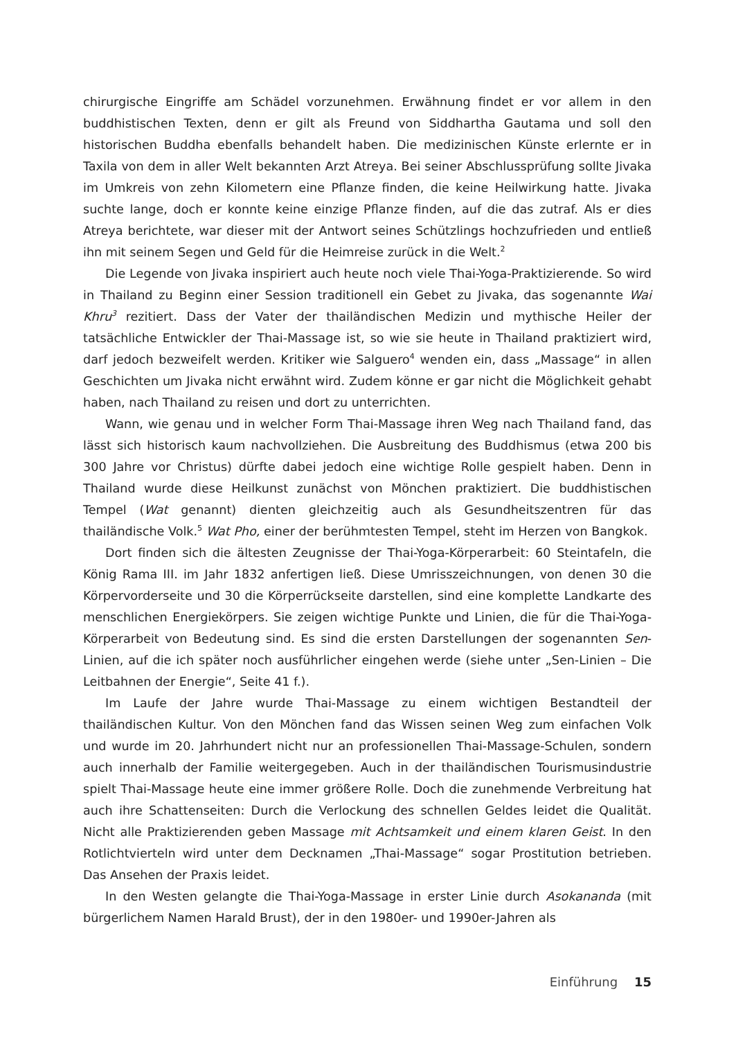chirurgische Eingriffe am Schädel vorzunehmen. Erwähnung findet er vor allem in den buddhistischen Texten, denn er gilt als Freund von Siddhartha Gautama und soll den historischen Buddha ebenfalls behandelt haben. Die medizinischen Künste erlernte er in Taxila von dem in aller Welt bekannten Arzt Atreya. Bei seiner Abschlussprüfung sollte Jivaka im Umkreis von zehn Kilometern eine Pflanze finden, die keine Heilwirkung hatte. Jivaka suchte lange, doch er konnte keine einzige Pflanze finden, auf die das zutraf. Als er dies Atreya berichtete, war dieser mit der Antwort seines Schützlings hochzufrieden und entließ ihn mit seinem Segen und Geld für die Heimreise zurück in die Welt.<sup>2</sup>
Die Legende von Jivaka inspiriert auch heute noch viele Thai-Yoga-Praktizierende. So wird in Thailand zu Beginn einer Session traditionell ein Gebet zu Jivaka, das sogenannte Wai Khru<sup>3</sup> rezitiert. Dass der Vater der thailändischen Medizin und mythische Heiler der tatsächliche Entwickler der Thai-Massage ist, so wie sie heute in Thailand praktiziert wird, darf jedoch bezweifelt werden. Kritiker wie Salguero<sup>4</sup> wenden ein, dass „Massage“ in allen Geschichten um Jivaka nicht erwähnt wird. Zudem könne er gar nicht die Möglichkeit gehabt haben, nach Thailand zu reisen und dort zu unterrichten.
Wann, wie genau und in welcher Form Thai-Massage ihren Weg nach Thailand fand, das lässt sich historisch kaum nachvollziehen. Die Ausbreitung des Buddhismus (etwa 200 bis 300 Jahre vor Christus) dürfte dabei jedoch eine wichtige Rolle gespielt haben. Denn in Thailand wurde diese Heilkunst zunächst von Mönchen praktiziert. Die buddhistischen Tempel (Wat genannt) dienten gleichzeitig auch als Gesundheitszentren für das thailändische Volk.<sup>5</sup> Wat Pho, einer der berühmtesten Tempel, steht im Herzen von Bangkok.
Dort finden sich die ältesten Zeugnisse der Thai-Yoga-Körperarbeit: 60 Steintafeln, die König Rama III. im Jahr 1832 anfertigen ließ. Diese Umrisszeichnungen, von denen 30 die Körpervorderseite und 30 die Körperrückseite darstellen, sind eine komplette Landkarte des menschlichen Energiekörpers. Sie zeigen wichtige Punkte und Linien, die für die Thai-Yoga-Körperarbeit von Bedeutung sind. Es sind die ersten Darstellungen der sogenannten Sen-Linien, auf die ich später noch ausführlicher eingehen werde (siehe unter „Sen-Linien – Die Leitbahnen der Energie“, Seite 41 f.).
Im Laufe der Jahre wurde Thai-Massage zu einem wichtigen Bestandteil der thailändischen Kultur. Von den Mönchen fand das Wissen seinen Weg zum einfachen Volk und wurde im 20. Jahrhundert nicht nur an professionellen Thai-Massage-Schulen, sondern auch innerhalb der Familie weitergegeben. Auch in der thailändischen Tourismusindustrie spielt Thai-Massage heute eine immer größere Rolle. Doch die zunehmende Verbreitung hat auch ihre Schattenseiten: Durch die Verlockung des schnellen Geldes leidet die Qualität. Nicht alle Praktizierenden geben Massage mit Achtsamkeit und einem klaren Geist. In den Rotlichtvierteln wird unter dem Decknamen „Thai-Massage“ sogar Prostitution betrieben. Das Ansehen der Praxis leidet.
In den Westen gelangte die Thai-Yoga-Massage in erster Linie durch Asokananda (mit bürgerlichem Namen Harald Brust), der in den 1980er- und 1990er-Jahren als
Einführung 15